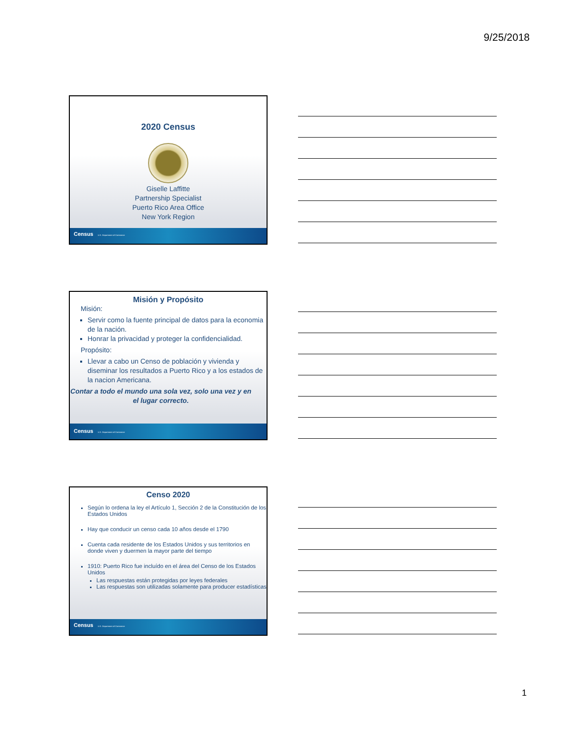9/25/2018
2020 Census
Giselle Laffitte
Partnership Specialist
Puerto Rico Area Office
New York Region
Census U.S. Department of Commerce
Misión y Propósito
Misión:
Servir como la fuente principal de datos para la economia de la nación.
Honrar la privacidad y proteger la confidencialidad.
Propósito:
Llevar a cabo un Censo de población y vivienda y diseminar los resultados a Puerto Rico y a los estados de la nacion Americana.
Contar a todo el mundo una sola vez, solo una vez y en el lugar correcto.
Census U.S. Department of Commerce
Censo 2020
Según lo ordena la ley el Artículo 1, Sección 2 de la Constitución de los Estados Unidos
Hay que conducir un censo cada 10 años desde el 1790
Cuenta cada residente de los Estados Unidos y sus territorios en donde viven y duermen la mayor parte del tiempo
1910: Puerto Rico fue incluído en el área del Censo de los Estados Unidos
Las respuestas están protegidas por leyes federales
Las respuestas son utilizadas solamente para producer estadísticas
Census U.S. Department of Commerce
1